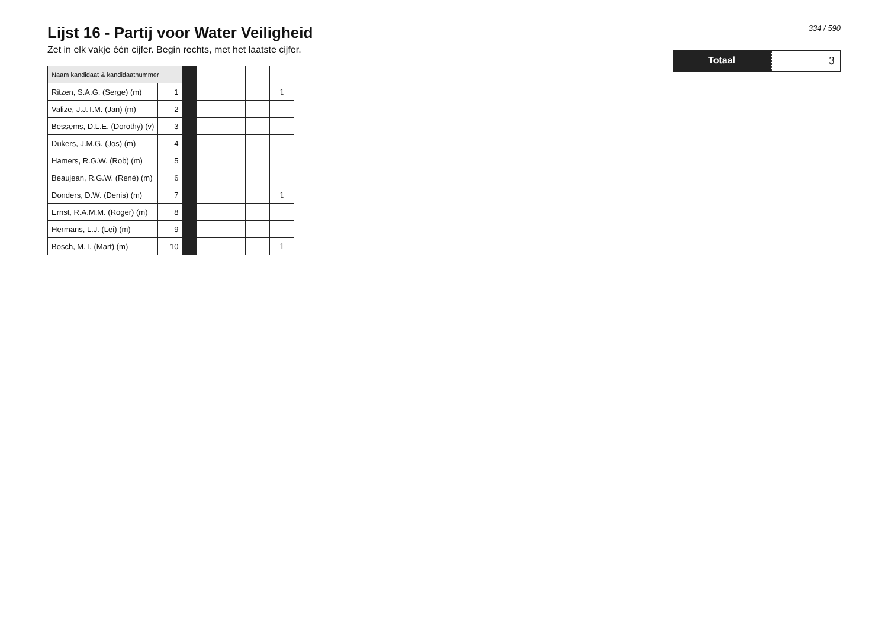Lijst 16 - Partij voor Water Veiligheid
Zet in elk vakje één cijfer. Begin rechts, met het laatste cijfer.
| Naam kandidaat & kandidaatnummer | | | | | | |
| Ritzen, S.A.G. (Serge) (m) | 1 | | | | | 1 |
| Valize, J.J.T.M. (Jan) (m) | 2 | | | | | |
| Bessems, D.L.E. (Dorothy) (v) | 3 | | | | | |
| Dukers, J.M.G. (Jos) (m) | 4 | | | | | |
| Hamers, R.G.W. (Rob) (m) | 5 | | | | | |
| Beaujean, R.G.W. (René) (m) | 6 | | | | | |
| Donders, D.W. (Denis) (m) | 7 | | | | | 1 |
| Ernst, R.A.M.M. (Roger) (m) | 8 | | | | | |
| Hermans, L.J. (Lei) (m) | 9 | | | | | |
| Bosch, M.T. (Mart) (m) | 10 | | | | | 1 |
334 / 590
Totaal
3